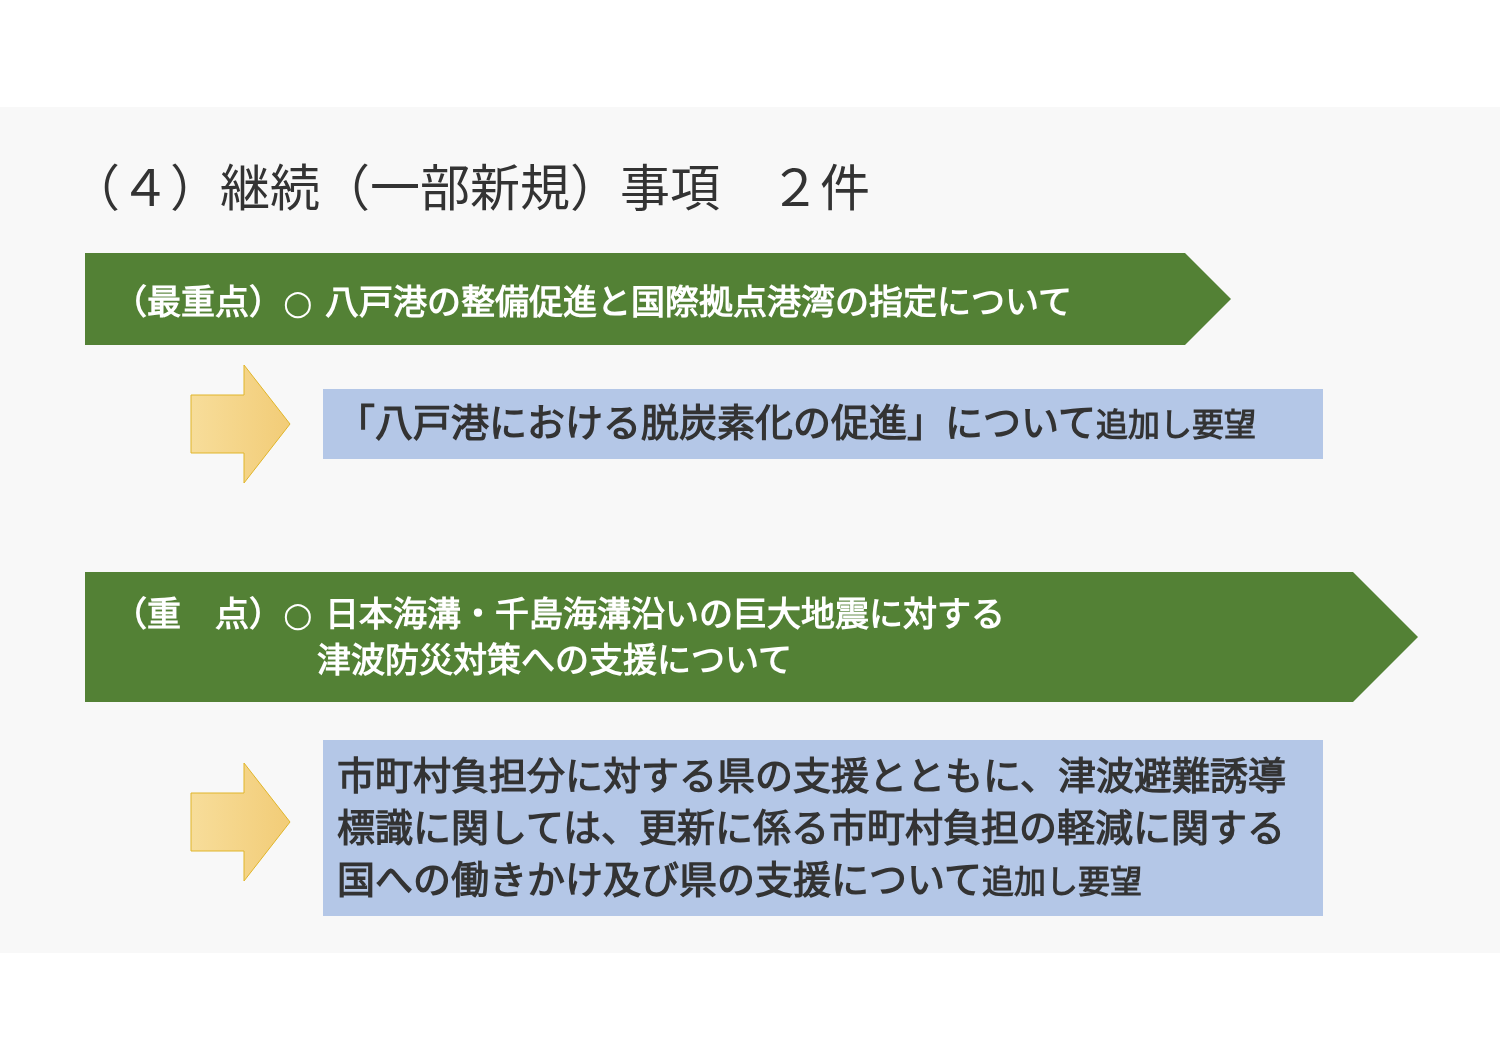（４）継続（一部新規）事項　２件
（最重点）○ 八戸港の整備促進と国際拠点港湾の指定について
「八戸港における脱炭素化の促進」について追加し要望
（重　点）○ 日本海溝・千島海溝沿いの巨大地震に対する
　　　　　　津波防災対策への支援について
市町村負担分に対する県の支援とともに、津波避難誘導標識に関しては、更新に係る市町村負担の軽減に関する国への働きかけ及び県の支援について追加し要望